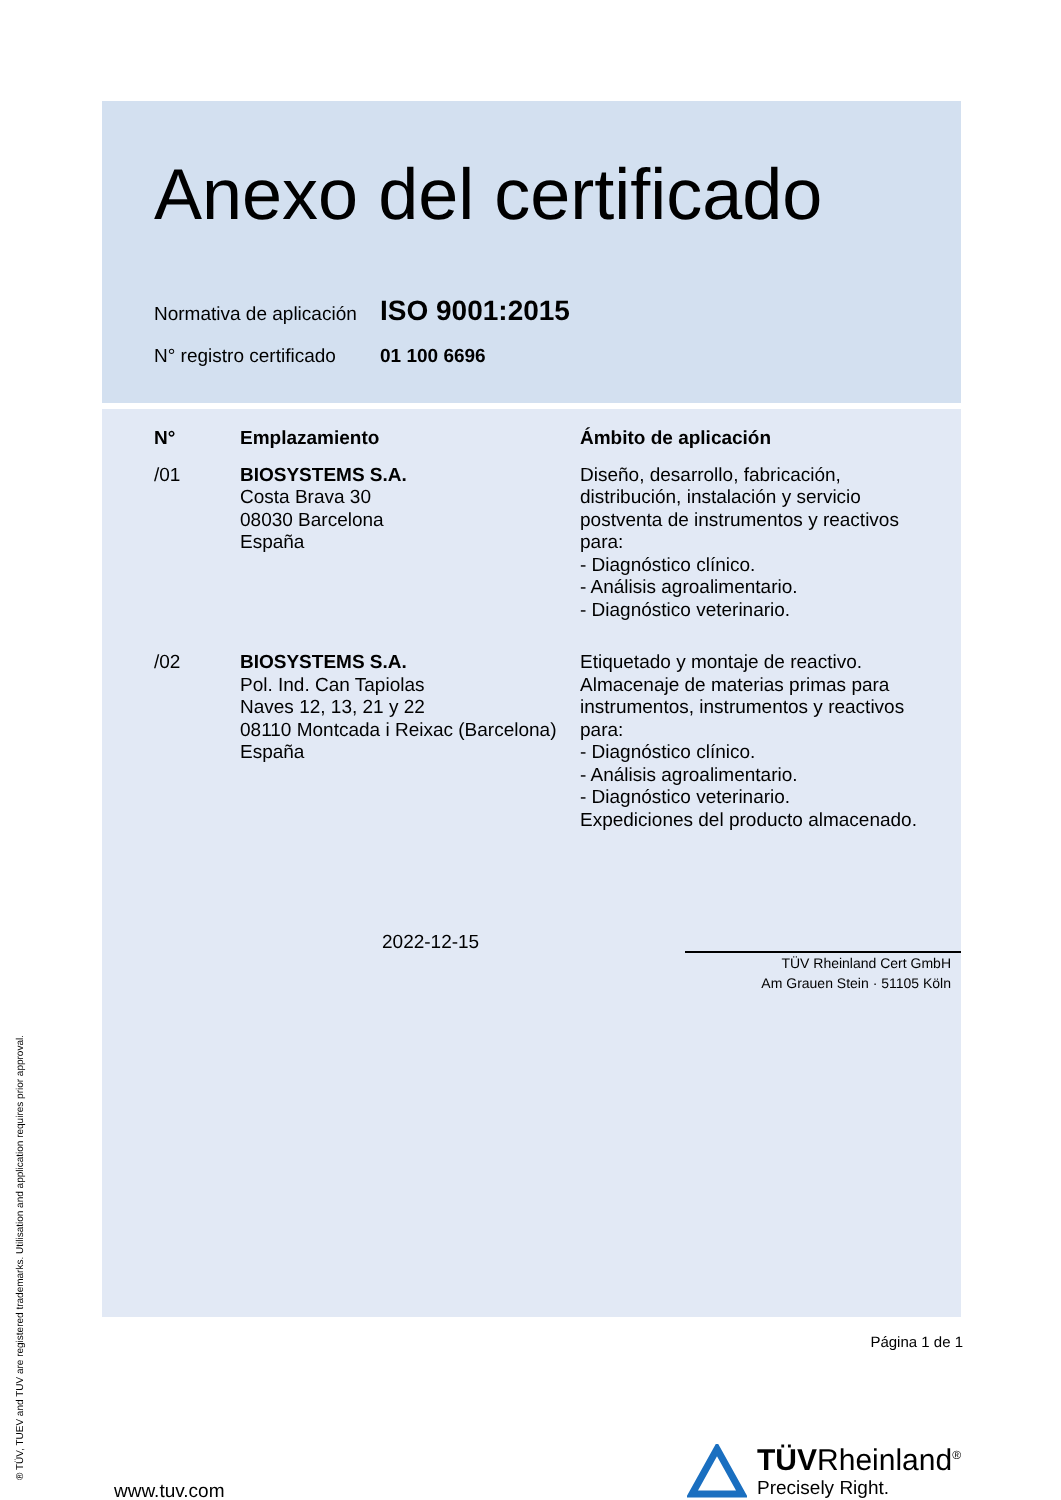Anexo del certificado
Normativa de aplicación ISO 9001:2015
N° registro certificado 01 100 6696
| N° | Emplazamiento | Ámbito de aplicación |
| --- | --- | --- |
| /01 | BIOSYSTEMS S.A. Costa Brava 30 08030 Barcelona España | Diseño, desarrollo, fabricación, distribución, instalación y servicio postventa de instrumentos y reactivos para: - Diagnóstico clínico. - Análisis agroalimentario. - Diagnóstico veterinario. |
| /02 | BIOSYSTEMS S.A. Pol. Ind. Can Tapiolas Naves 12, 13, 21 y 22 08110 Montcada i Reixac (Barcelona) España | Etiquetado y montaje de reactivo. Almacenaje de materias primas para instrumentos, instrumentos y reactivos para: - Diagnóstico clínico. - Análisis agroalimentario. - Diagnóstico veterinario. Expediciones del producto almacenado. |
2022-12-15
TÜV Rheinland Cert GmbH
Am Grauen Stein · 51105 Köln
Página 1 de 1
www.tuv.com
TÜVRheinland<sup>®</sup>
Precisely Right.
® TÜV, TUEV and TUV are registered trademarks. Utilisation and application requires prior approval.